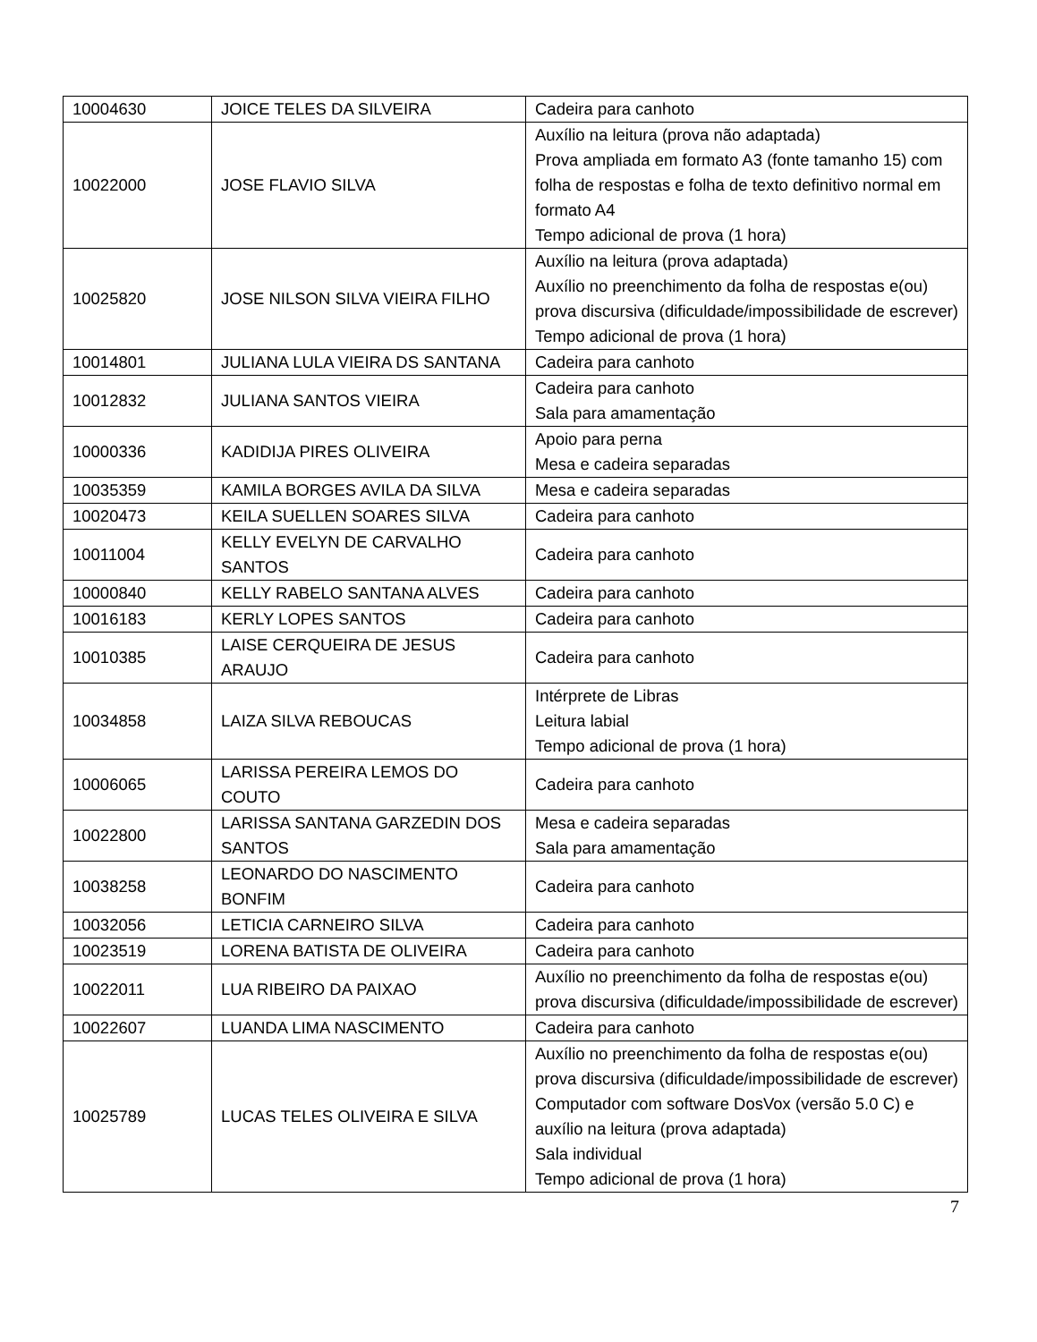| 10004630 | JOICE TELES DA SILVEIRA | Cadeira para canhoto |
| 10022000 | JOSE FLAVIO SILVA | Auxílio na leitura (prova não adaptada) Prova ampliada em formato A3 (fonte tamanho 15) com folha de respostas e folha de texto definitivo normal em formato A4 Tempo adicional de prova (1 hora) |
| 10025820 | JOSE NILSON SILVA VIEIRA FILHO | Auxílio na leitura (prova adaptada) Auxílio no preenchimento da folha de respostas e(ou) prova discursiva (dificuldade/impossibilidade de escrever) Tempo adicional de prova (1 hora) |
| 10014801 | JULIANA LULA VIEIRA DS SANTANA | Cadeira para canhoto |
| 10012832 | JULIANA SANTOS VIEIRA | Cadeira para canhoto Sala para amamentação |
| 10000336 | KADIDIJA PIRES OLIVEIRA | Apoio para perna Mesa e cadeira separadas |
| 10035359 | KAMILA BORGES AVILA DA SILVA | Mesa e cadeira separadas |
| 10020473 | KEILA SUELLEN SOARES SILVA | Cadeira para canhoto |
| 10011004 | KELLY EVELYN DE CARVALHO SANTOS | Cadeira para canhoto |
| 10000840 | KELLY RABELO SANTANA ALVES | Cadeira para canhoto |
| 10016183 | KERLY LOPES SANTOS | Cadeira para canhoto |
| 10010385 | LAISE CERQUEIRA DE JESUS ARAUJO | Cadeira para canhoto |
| 10034858 | LAIZA SILVA REBOUCAS | Intérprete de Libras Leitura labial Tempo adicional de prova (1 hora) |
| 10006065 | LARISSA PEREIRA LEMOS DO COUTO | Cadeira para canhoto |
| 10022800 | LARISSA SANTANA GARZEDIN DOS SANTOS | Mesa e cadeira separadas Sala para amamentação |
| 10038258 | LEONARDO DO NASCIMENTO BONFIM | Cadeira para canhoto |
| 10032056 | LETICIA CARNEIRO SILVA | Cadeira para canhoto |
| 10023519 | LORENA BATISTA DE OLIVEIRA | Cadeira para canhoto |
| 10022011 | LUA RIBEIRO DA PAIXAO | Auxílio no preenchimento da folha de respostas e(ou) prova discursiva (dificuldade/impossibilidade de escrever) |
| 10022607 | LUANDA LIMA NASCIMENTO | Cadeira para canhoto |
| 10025789 | LUCAS TELES OLIVEIRA E SILVA | Auxílio no preenchimento da folha de respostas e(ou) prova discursiva (dificuldade/impossibilidade de escrever) Computador com software DosVox (versão 5.0 C) e auxílio na leitura (prova adaptada) Sala individual Tempo adicional de prova (1 hora) |
7